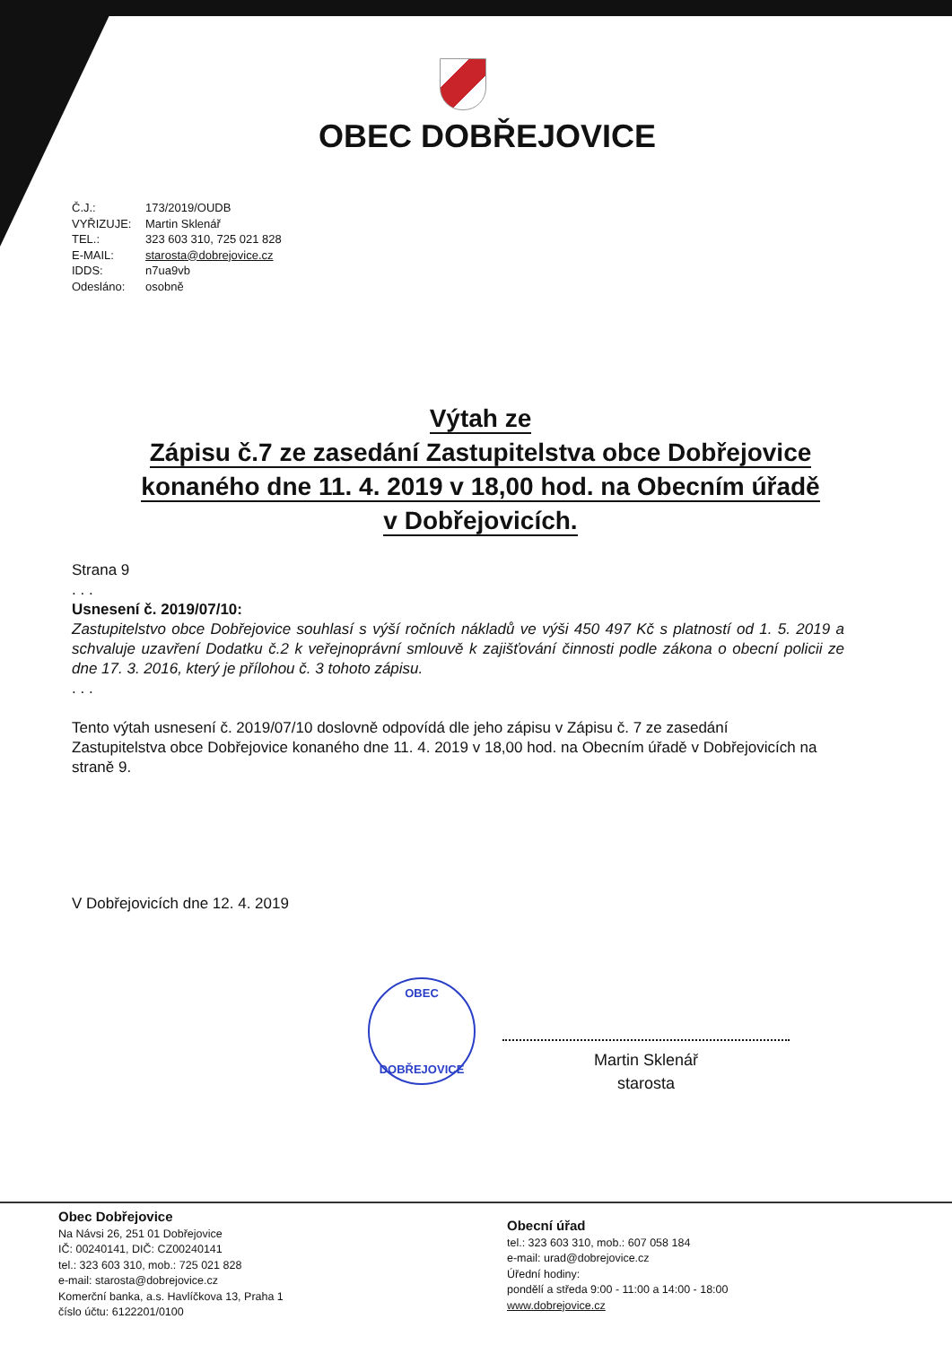OBEC DOBŘEJOVICE
Č.J.: 173/2019/OUDB
VYŘIZUJE: Martin Sklenář
TEL.: 323 603 310, 725 021 828
E-MAIL: starosta@dobrejovice.cz
IDDS: n7ua9vb
Odesláno: osobně
Výtah ze
Zápisu č.7 ze zasedání Zastupitelstva obce Dobřejovice
konaného dne 11. 4. 2019 v 18,00 hod. na Obecním úřadě
v Dobřejovicích.
Strana 9
. . .
Usnesení č. 2019/07/10:
Zastupitelstvo obce Dobřejovice souhlasí s výší ročních nákladů ve výši 450 497 Kč s platností od 1. 5. 2019 a schvaluje uzavření Dodatku č.2 k veřejnoprávní smlouvě k zajišťování činnosti podle zákona o obecní policii ze dne 17. 3. 2016, který je přílohou č. 3 tohoto zápisu.
. . .
Tento výtah usnesení č. 2019/07/10 doslovně odpovídá dle jeho zápisu v Zápisu č. 7 ze zasedání Zastupitelstva obce Dobřejovice konaného dne 11. 4. 2019 v 18,00 hod. na Obecním úřadě v Dobřejovicích na straně 9.
V Dobřejovicích dne 12. 4. 2019
OBEC
DOBŘEJOVICE
Martin Sklenář
starosta
Obec Dobřejovice
Na Návsi 26, 251 01 Dobřejovice
IČ: 00240141, DIČ: CZ00240141
tel.: 323 603 310, mob.: 725 021 828
e-mail: starosta@dobrejovice.cz
Komerční banka, a.s. Havlíčkova 13, Praha 1
číslo účtu: 6122201/0100
Obecní úřad
tel.: 323 603 310, mob.: 607 058 184
e-mail: urad@dobrejovice.cz
Úřední hodiny:
pondělí a středa 9:00 - 11:00 a 14:00 - 18:00
www.dobrejovice.cz